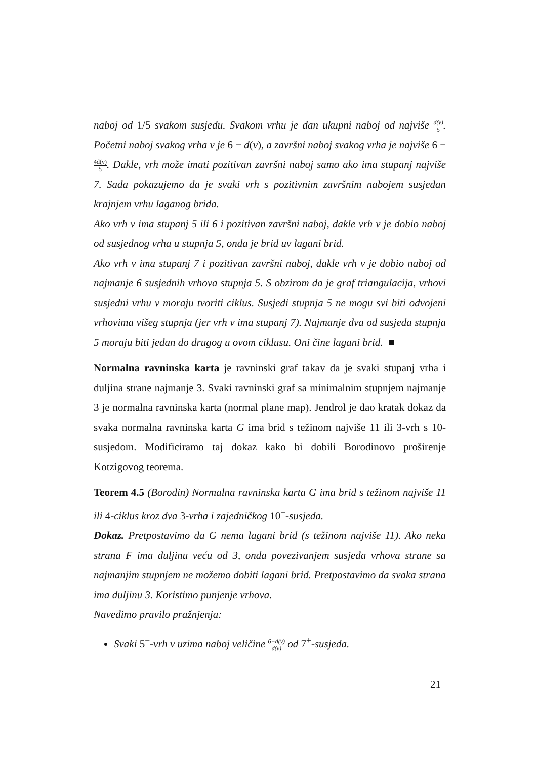naboj od 1/5 svakom susjedu. Svakom vrhu je dan ukupni naboj od najviše d(v) 5. Početni naboj svakog vrha v je 6 − d(v), a završni naboj svakog vrha je najviše 6 − 4d(v) 5. Dakle, vrh može imati pozitivan završni naboj samo ako ima stupanj najviše 7. Sada pokazujemo da je svaki vrh s pozitivnim završnim nabojem susjedan krajnjem vrhu laganog brida.
Ako vrh v ima stupanj 5 ili 6 i pozitivan završni naboj, dakle vrh v je dobio naboj od susjednog vrha u stupnja 5, onda je brid uv lagani brid.
Ako vrh v ima stupanj 7 i pozitivan završni naboj, dakle vrh v je dobio naboj od najmanje 6 susjednih vrhova stupnja 5. S obzirom da je graf triangulacija, vrhovi susjedni vrhu v moraju tvoriti ciklus. Susjedi stupnja 5 ne mogu svi biti odvojeni vrhovima višeg stupnja (jer vrh v ima stupanj 7). Najmanje dva od susjeda stupnja 5 moraju biti jedan do drugog u ovom ciklusu. Oni čine lagani brid. ■
Normalna ravninska karta je ravninski graf takav da je svaki stupanj vrha i duljina strane najmanje 3. Svaki ravninski graf sa minimalnim stupnjem najmanje 3 je normalna ravninska karta (normal plane map). Jendrol je dao kratak dokaz da svaka normalna ravninska karta G ima brid s težinom najviše 11 ili 3-vrh s 10-susjedom. Modificiramo taj dokaz kako bi dobili Borodinovo proširenje Kotzigovog teorema.
Teorem 4.5 (Borodin) Normalna ravninska karta G ima brid s težinom najviše 11 ili 4-ciklus kroz dva 3-vrha i zajedničkog 10<sup>−</sup>-susjeda.
Dokaz. Pretpostavimo da G nema lagani brid (s težinom najviše 11). Ako neka strana F ima duljinu veću od 3, onda povezivanjem susjeda vrhova strane sa najmanjim stupnjem ne možemo dobiti lagani brid. Pretpostavimo da svaka strana ima duljinu 3. Koristimo punjenje vrhova.
Navedimo pravilo pražnjenja:
Svaki 5<sup>−</sup>-vrh v uzima naboj veličine 6−d(v) d(v) od 7<sup>+</sup>-susjeda.
21